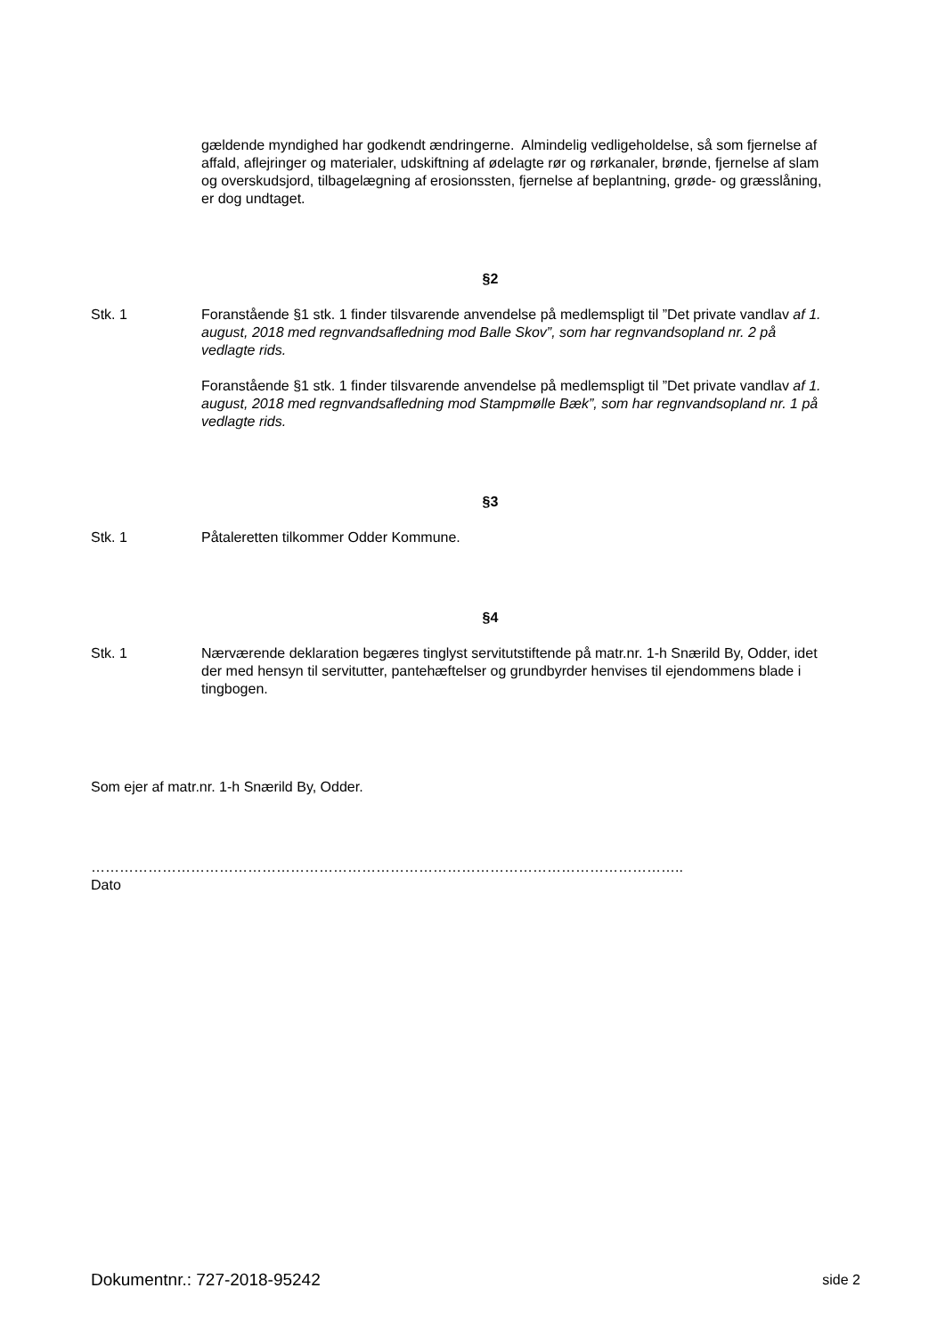gældende myndighed har godkendt ændringerne. Almindelig vedligeholdelse, så som fjernelse af affald, aflejringer og materialer, udskiftning af ødelagte rør og rørkanaler, brønde, fjernelse af slam og overskudsjord, tilbagelægning af erosionssten, fjernelse af beplantning, grøde- og græsslåning, er dog undtaget.
§2
Stk. 1 Foranstående §1 stk. 1 finder tilsvarende anvendelse på medlemspligt til ”Det private vandlav af 1. august, 2018 med regnvandsafledning mod Balle Skov”, som har regnvandsopland nr. 2 på vedlagte rids.
Foranstående §1 stk. 1 finder tilsvarende anvendelse på medlemspligt til ”Det private vandlav af 1. august, 2018 med regnvandsafledning mod Stampmølle Bæk”, som har regnvandsopland nr. 1 på vedlagte rids.
§3
Stk. 1 Påtaleretten tilkommer Odder Kommune.
§4
Stk. 1 Nærværende deklaration begæres tinglyst servitutstiftende på matr.nr. 1-h Snærild By, Odder, idet der med hensyn til servitutter, pantehæftelser og grundbyrder henvises til ejendommens blade i tingbogen.
Som ejer af matr.nr. 1-h Snærild By, Odder.
……………………………………………………………………………………………………………..
Dato
Dokumentnr.: 727-2018-95242 side 2